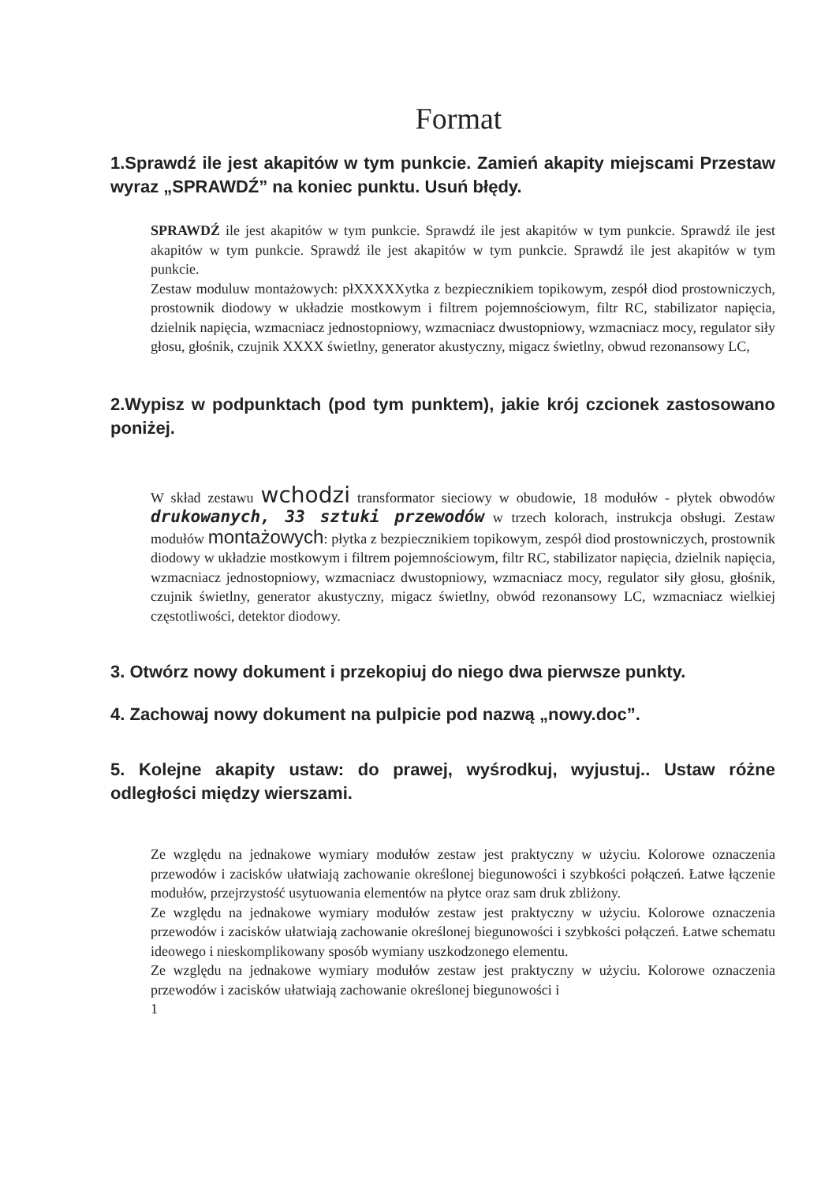Format
1.Sprawdź ile jest akapitów w tym punkcie. Zamień akapity miejscami Przestaw wyraz „SPRAWDŹ” na koniec punktu. Usuń błędy.
SPRAWDŹ ile jest akapitów w tym punkcie. Sprawdź ile jest akapitów w tym punkcie. Sprawdź ile jest akapitów w tym punkcie. Sprawdź ile jest akapitów w tym punkcie. Sprawdź ile jest akapitów w tym punkcie.
Zestaw moduluw montażowych: płXXXXXytka z bezpiecznikiem topikowym, zespół diod prostowniczych, prostownik diodowy w układzie mostkowym i filtrem pojemnościowym, filtr RC, stabilizator napięcia, dzielnik napięcia, wzmacniacz jednostopniowy, wzmacniacz dwustopniowy, wzmacniacz mocy, regulator siły głosu, głośnik, czujnik XXXX świetlny, generator akustyczny, migacz świetlny, obwud rezonansowy LC,
2.Wypisz w podpunktach (pod tym punktem), jakie krój czcionek zastosowano poniżej.
W skład zestawu wchodzi transformator sieciowy w obudowie, 18 modułów - płytek obwodów drukowanych, 33 sztuki przewodów w trzech kolorach, instrukcja obsługi. Zestaw modułów montażowych: płytka z bezpiecznikiem topikowym, zespół diod prostowniczych, prostownik diodowy w układzie mostkowym i filtrem pojemnościowym, filtr RC, stabilizator napięcia, dzielnik napięcia, wzmacniacz jednostopniowy, wzmacniacz dwustopniowy, wzmacniacz mocy, regulator siły głosu, głośnik, czujnik świetlny, generator akustyczny, migacz świetlny, obwód rezonansowy LC, wzmacniacz wielkiej częstotliwości, detektor diodowy.
3. Otwórz nowy dokument i przekopiuj do niego dwa pierwsze punkty.
4. Zachowaj nowy dokument na pulpicie pod nazwą „nowy.doc”.
5. Kolejne akapity ustaw: do prawej, wyśrodkuj, wyjustuj.. Ustaw różne odległości między wierszami.
Ze względu na jednakowe wymiary modułów zestaw jest praktyczny w użyciu. Kolorowe oznaczenia przewodów i zacisków ułatwiają zachowanie określonej biegunowości i szybkości połączeń. Łatwe łączenie modułów, przejrzystość usytuowania elementów na płytce oraz sam druk zbliżony.
Ze względu na jednakowe wymiary modułów zestaw jest praktyczny w użyciu. Kolorowe oznaczenia przewodów i zacisków ułatwiają zachowanie określonej biegunowości i szybkości połączeń. Łatwe schematu ideowego i nieskomplikowany sposób wymiany uszkodzonego elementu.
Ze względu na jednakowe wymiary modułów zestaw jest praktyczny w użyciu. Kolorowe oznaczenia przewodów i zacisków ułatwiają zachowanie określonej biegunowości i
1